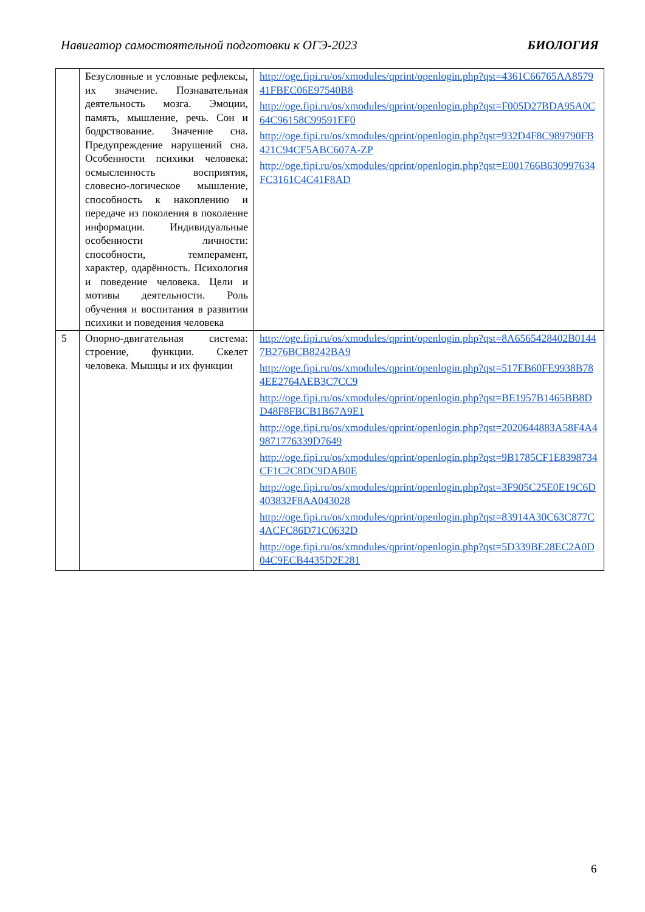Навигатор самостоятельной подготовки к ОГЭ-2023 БИОЛОГИЯ
| | Безусловные и условные рефлексы, их значение. Познавательная деятельность мозга. Эмоции, память, мышление, речь. Сон и бодрствование. Значение сна. Предупреждение нарушений сна. Особенности психики человека: осмысленность восприятия, словесно-логическое мышление, способность к накоплению и передаче из поколения в поколение информации. Индивидуальные особенности личности: способности, темперамент, характер, одарённость. Психология и поведение человека. Цели и мотивы деятельности. Роль обучения и воспитания в развитии психики и поведения человека | http://oge.fipi.ru/os/xmodules/qprint/openlogin.php?qst=4361C66765AA857941FBEC06E97540B8 http://oge.fipi.ru/os/xmodules/qprint/openlogin.php?qst=F005D27BDA95A0C64C96158C99591EF0 http://oge.fipi.ru/os/xmodules/qprint/openlogin.php?qst=932D4F8C989790FB421C94CF5ABC607A-ZP http://oge.fipi.ru/os/xmodules/qprint/openlogin.php?qst=E001766B630997634FC3161C4C41F8AD |
| 5 | Опорно-двигательная система: строение, функции. Скелет человека. Мышцы и их функции | http://oge.fipi.ru/os/xmodules/qprint/openlogin.php?qst=8A6565428402B01447B276BCB8242BA9 http://oge.fipi.ru/os/xmodules/qprint/openlogin.php?qst=517EB60FE9938B784EE2764AEB3C7CC9 http://oge.fipi.ru/os/xmodules/qprint/openlogin.php?qst=BE1957B1465BB8DD48F8FBCB1B67A9E1 http://oge.fipi.ru/os/xmodules/qprint/openlogin.php?qst=2020644883A58F4A49871776339D7649 http://oge.fipi.ru/os/xmodules/qprint/openlogin.php?qst=9B1785CF1E8398734CF1C2C8DC9DAB0E http://oge.fipi.ru/os/xmodules/qprint/openlogin.php?qst=3F905C25E0E19C6D403832F8AA043028 http://oge.fipi.ru/os/xmodules/qprint/openlogin.php?qst=83914A30C63C877C4ACFC86D71C0632D http://oge.fipi.ru/os/xmodules/qprint/openlogin.php?qst=5D339BE28EC2A0D04C9ECB4435D2E281 |
6